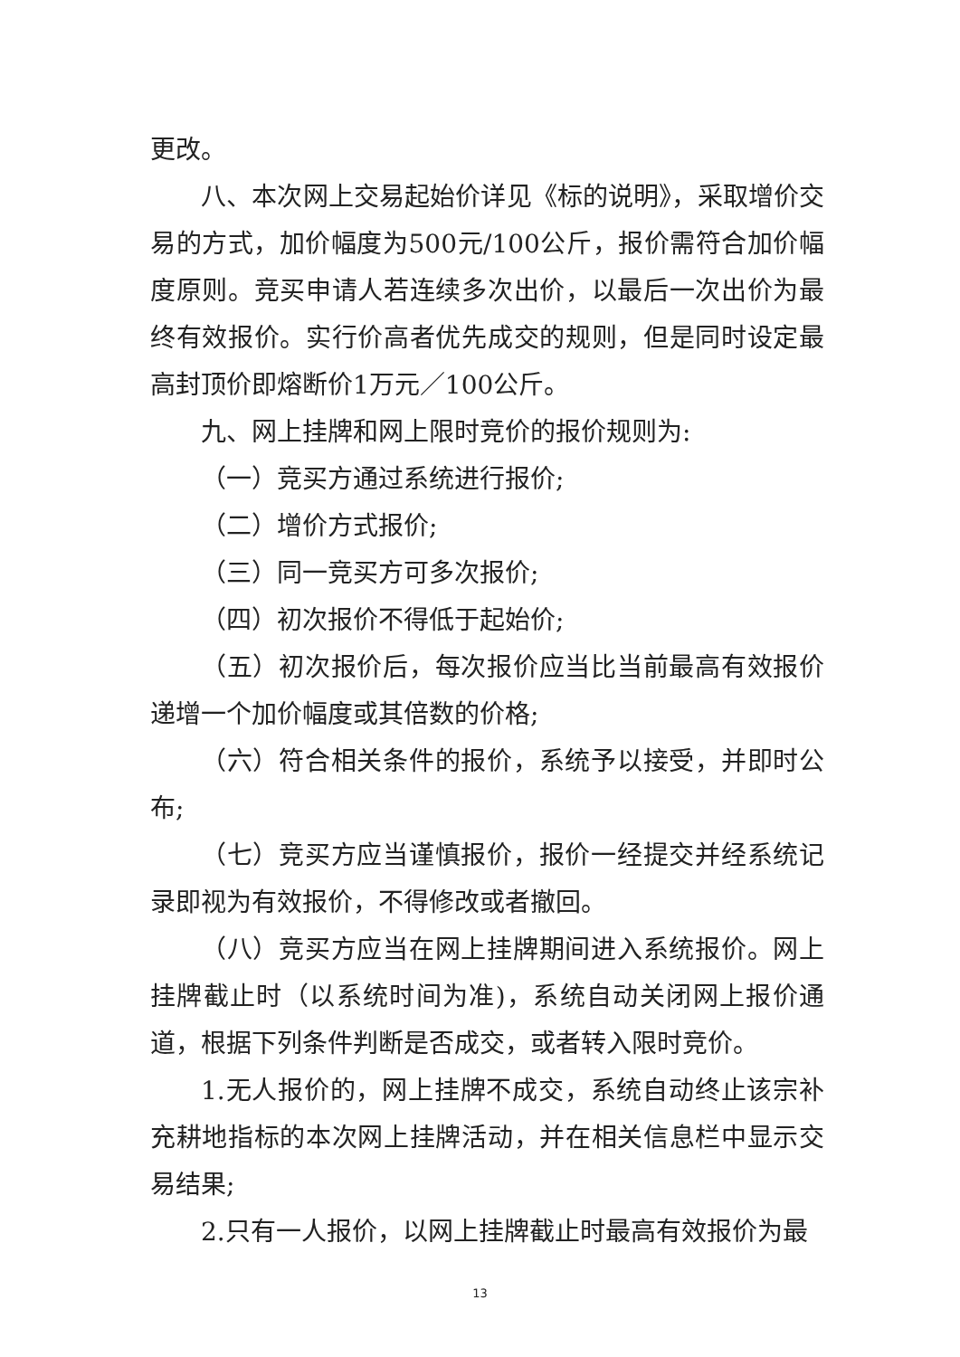更改。
八、本次网上交易起始价详见《标的说明》，采取增价交易的方式，加价幅度为500元/100公斤，报价需符合加价幅度原则。竞买申请人若连续多次出价，以最后一次出价为最终有效报价。实行价高者优先成交的规则，但是同时设定最高封顶价即熔断价1万元／100公斤。
九、网上挂牌和网上限时竞价的报价规则为:
（一）竞买方通过系统进行报价;
（二）增价方式报价;
（三）同一竞买方可多次报价;
（四）初次报价不得低于起始价;
（五）初次报价后，每次报价应当比当前最高有效报价递增一个加价幅度或其倍数的价格;
（六）符合相关条件的报价，系统予以接受，并即时公布;
（七）竞买方应当谨慎报价，报价一经提交并经系统记录即视为有效报价，不得修改或者撤回。
（八）竞买方应当在网上挂牌期间进入系统报价。网上挂牌截止时（以系统时间为准)，系统自动关闭网上报价通道，根据下列条件判断是否成交，或者转入限时竞价。
1.无人报价的，网上挂牌不成交，系统自动终止该宗补充耕地指标的本次网上挂牌活动，并在相关信息栏中显示交易结果;
2.只有一人报价，以网上挂牌截止时最高有效报价为最
13